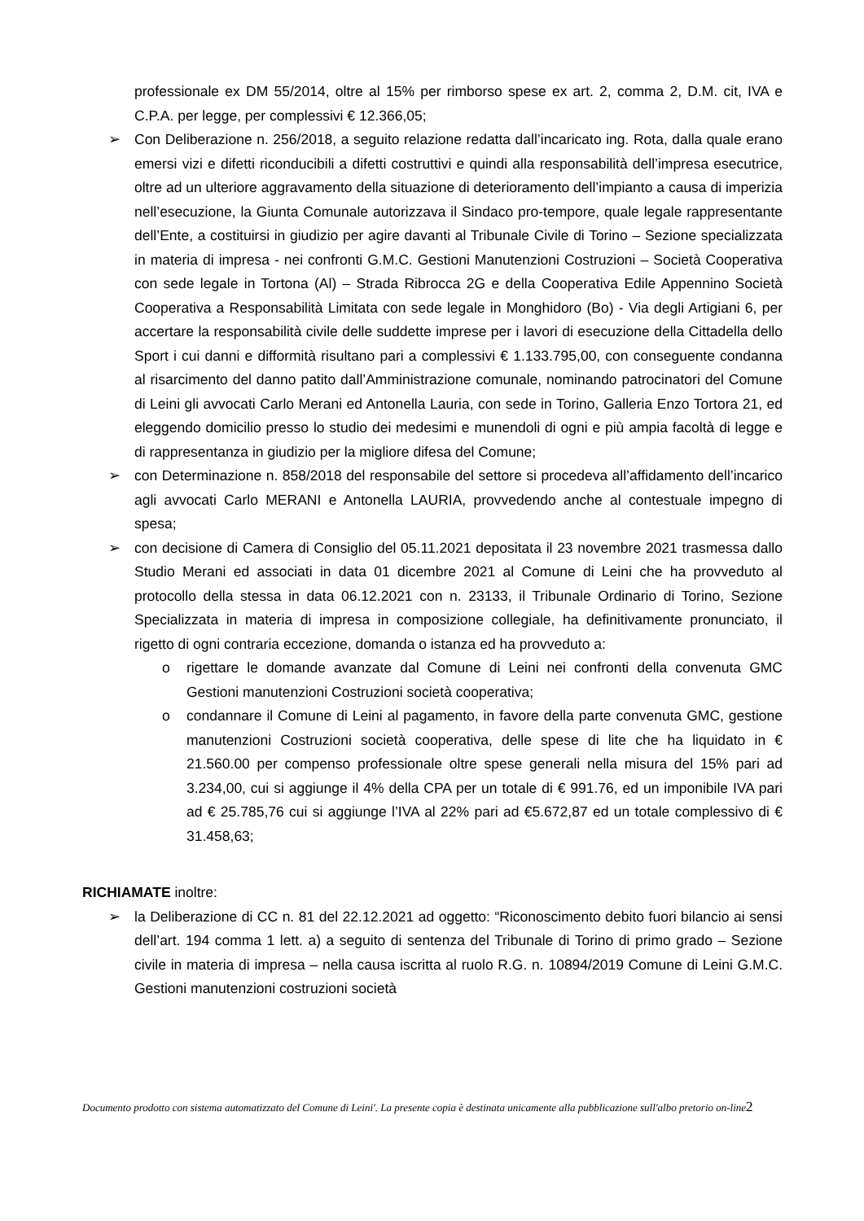professionale ex DM 55/2014, oltre al 15% per rimborso spese ex art. 2, comma 2, D.M. cit, IVA e C.P.A. per legge, per complessivi € 12.366,05;
➢ Con Deliberazione n. 256/2018, a seguito relazione redatta dall’incaricato ing. Rota, dalla quale erano emersi vizi e difetti riconducibili a difetti costruttivi e quindi alla responsabilità dell’impresa esecutrice, oltre ad un ulteriore aggravamento della situazione di deterioramento dell’impianto a causa di imperizia nell’esecuzione, la Giunta Comunale autorizzava il Sindaco pro-tempore, quale legale rappresentante dell’Ente, a costituirsi in giudizio per agire davanti al Tribunale Civile di Torino – Sezione specializzata in materia di impresa - nei confronti G.M.C. Gestioni Manutenzioni Costruzioni – Società Cooperativa con sede legale in Tortona (Al) – Strada Ribrocca 2G e della Cooperativa Edile Appennino Società Cooperativa a Responsabilità Limitata con sede legale in Monghidoro (Bo) - Via degli Artigiani 6, per accertare la responsabilità civile delle suddette imprese per i lavori di esecuzione della Cittadella dello Sport i cui danni e difformità risultano pari a complessivi € 1.133.795,00, con conseguente condanna al risarcimento del danno patito dall’Amministrazione comunale, nominando patrocinatori del Comune di Leini gli avvocati Carlo Merani ed Antonella Lauria, con sede in Torino, Galleria Enzo Tortora 21, ed eleggendo domicilio presso lo studio dei medesimi e munendoli di ogni e più ampia facoltà di legge e di rappresentanza in giudizio per la migliore difesa del Comune;
➢ con Determinazione n. 858/2018 del responsabile del settore si procedeva all’affidamento dell’incarico agli avvocati Carlo MERANI e Antonella LAURIA, provvedendo anche al contestuale impegno di spesa;
➢ con decisione di Camera di Consiglio del 05.11.2021 depositata il 23 novembre 2021 trasmessa dallo Studio Merani ed associati in data 01 dicembre 2021 al Comune di Leini che ha provveduto al protocollo della stessa in data 06.12.2021 con n. 23133, il Tribunale Ordinario di Torino, Sezione Specializzata in materia di impresa in composizione collegiale, ha definitivamente pronunciato, il rigetto di ogni contraria eccezione, domanda o istanza ed ha provveduto a:
o rigettare le domande avanzate dal Comune di Leini nei confronti della convenuta GMC Gestioni manutenzioni Costruzioni società cooperativa;
o condannare il Comune di Leini al pagamento, in favore della parte convenuta GMC, gestione manutenzioni Costruzioni società cooperativa, delle spese di lite che ha liquidato in € 21.560.00 per compenso professionale oltre spese generali nella misura del 15% pari ad 3.234,00, cui si aggiunge il 4% della CPA per un totale di € 991.76, ed un imponibile IVA pari ad € 25.785,76 cui si aggiunge l’IVA al 22% pari ad €5.672,87 ed un totale complessivo di € 31.458,63;
RICHIAMATE inoltre:
➢ la Deliberazione di CC n. 81 del 22.12.2021 ad oggetto: “Riconoscimento debito fuori bilancio ai sensi dell’art. 194 comma 1 lett. a) a seguito di sentenza del Tribunale di Torino di primo grado – Sezione civile in materia di impresa – nella causa iscritta al ruolo R.G. n. 10894/2019 Comune di Leini G.M.C. Gestioni manutenzioni costruzioni società
Documento prodotto con sistema automatizzato del Comune di Leini'. La presente copia è destinata unicamente alla pubblicazione sull'albo pretorio on-line2